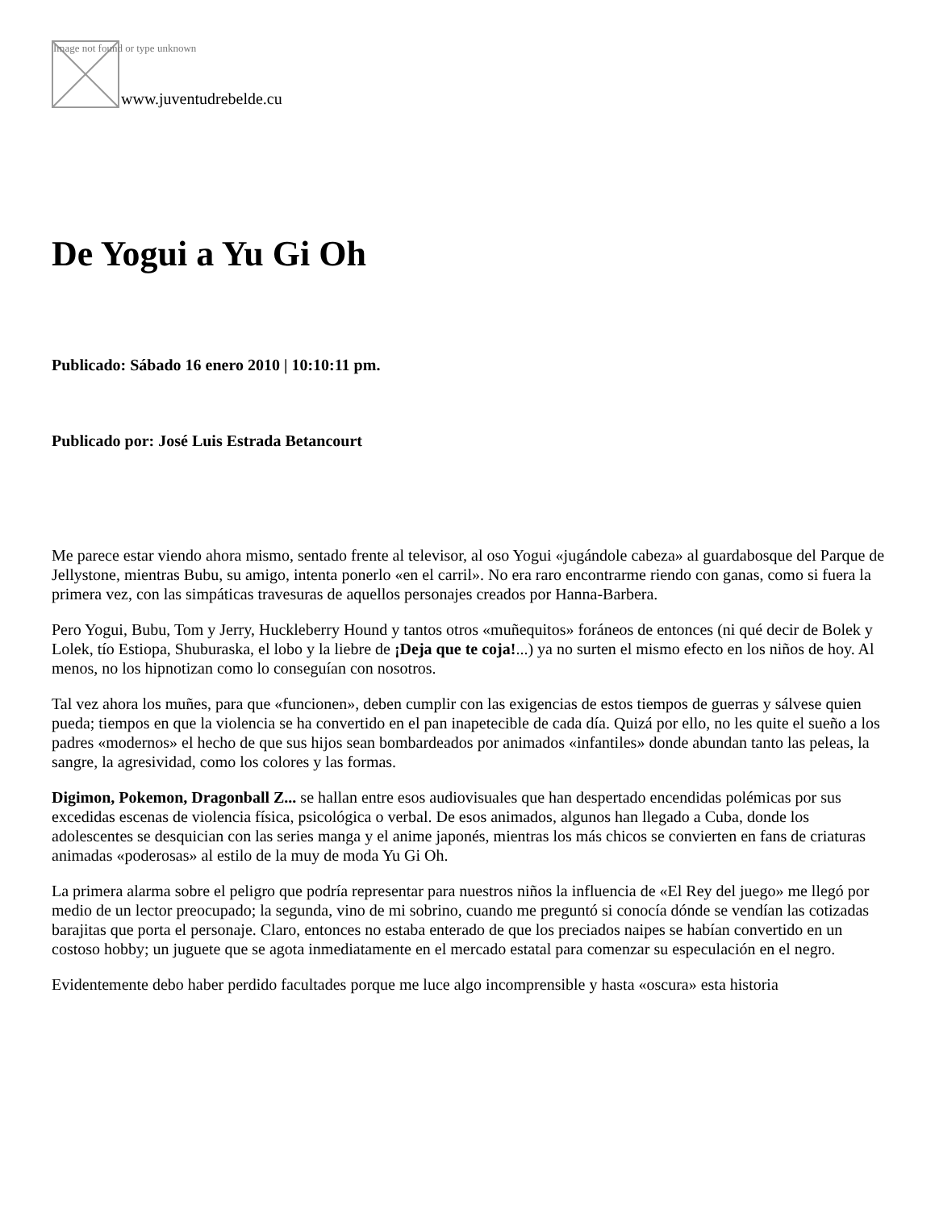Image not found or type unknown
www.juventudrebelde.cu
De Yogui a Yu Gi Oh
Publicado: Sábado 16 enero 2010 | 10:10:11 pm.
Publicado por: José Luis Estrada Betancourt
Me parece estar viendo ahora mismo, sentado frente al televisor, al oso Yogui «jugándole cabeza» al guardabosque del Parque de Jellystone, mientras Bubu, su amigo, intenta ponerlo «en el carril». No era raro encontrarme riendo con ganas, como si fuera la primera vez, con las simpáticas travesuras de aquellos personajes creados por Hanna-Barbera.
Pero Yogui, Bubu, Tom y Jerry, Huckleberry Hound y tantos otros «muñequitos» foráneos de entonces (ni qué decir de Bolek y Lolek, tío Estiopa, Shuburaska, el lobo y la liebre de ¡Deja que te coja!...) ya no surten el mismo efecto en los niños de hoy. Al menos, no los hipnotizan como lo conseguían con nosotros.
Tal vez ahora los muñes, para que «funcionen», deben cumplir con las exigencias de estos tiempos de guerras y sálvese quien pueda; tiempos en que la violencia se ha convertido en el pan inapetecible de cada día. Quizá por ello, no les quite el sueño a los padres «modernos» el hecho de que sus hijos sean bombardeados por animados «infantiles» donde abundan tanto las peleas, la sangre, la agresividad, como los colores y las formas.
Digimon, Pokemon, Dragonball Z... se hallan entre esos audiovisuales que han despertado encendidas polémicas por sus excedidas escenas de violencia física, psicológica o verbal. De esos animados, algunos han llegado a Cuba, donde los adolescentes se desquician con las series manga y el anime japonés, mientras los más chicos se convierten en fans de criaturas animadas «poderosas» al estilo de la muy de moda Yu Gi Oh.
La primera alarma sobre el peligro que podría representar para nuestros niños la influencia de «El Rey del juego» me llegó por medio de un lector preocupado; la segunda, vino de mi sobrino, cuando me preguntó si conocía dónde se vendían las cotizadas barajitas que porta el personaje. Claro, entonces no estaba enterado de que los preciados naipes se habían convertido en un costoso hobby; un juguete que se agota inmediatamente en el mercado estatal para comenzar su especulación en el negro.
Evidentemente debo haber perdido facultades porque me luce algo incomprensible y hasta «oscura» esta historia